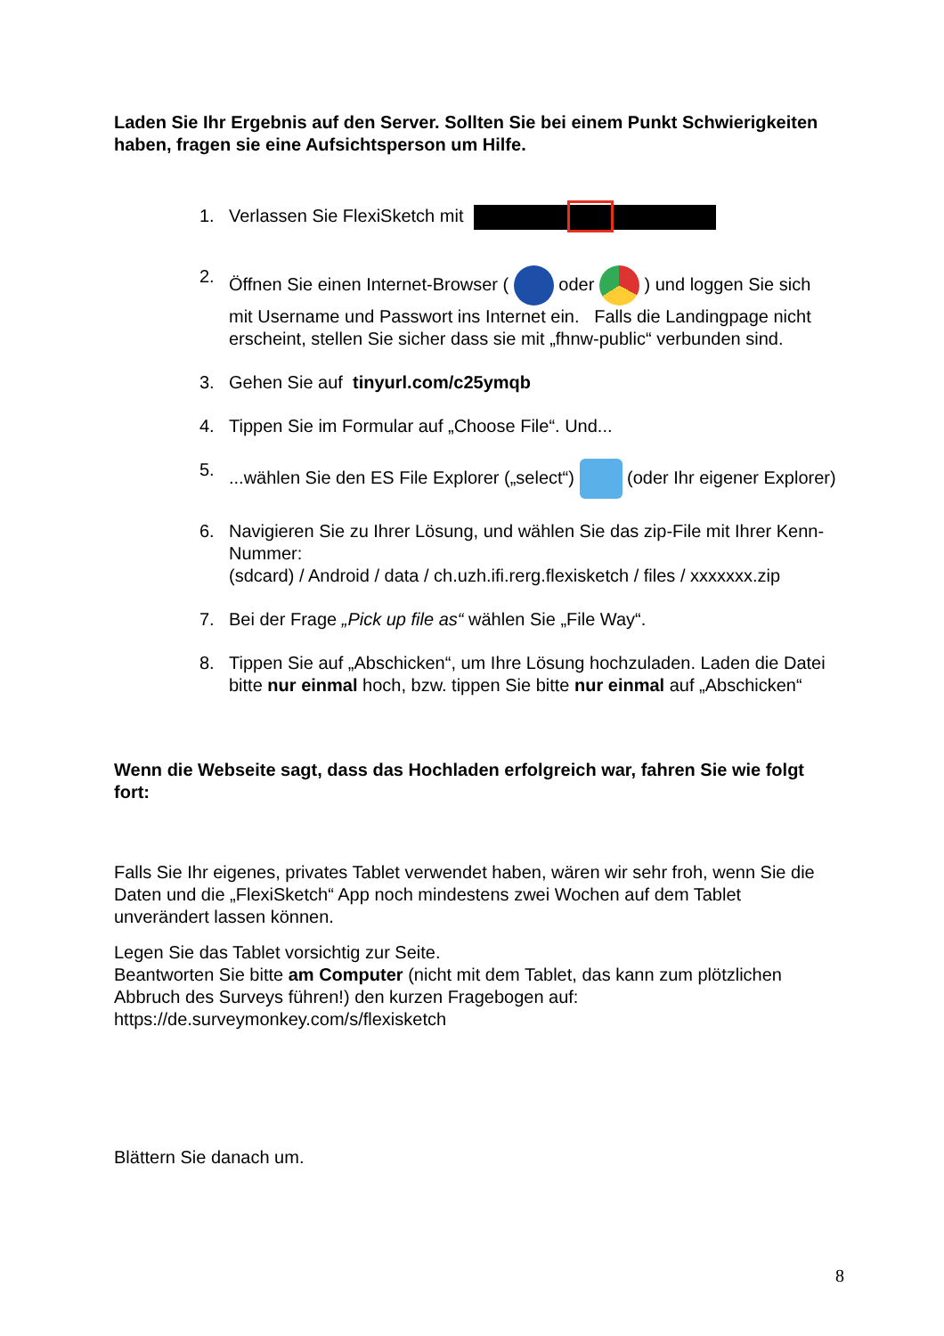Laden Sie Ihr Ergebnis auf den Server. Sollten Sie bei einem Punkt Schwierigkeiten haben, fragen sie eine Aufsichtsperson um Hilfe.
1. Verlassen Sie FlexiSketch mit
2. Öffnen Sie einen Internet-Browser ( oder ) und loggen Sie sich mit Username und Passwort ins Internet ein. Falls die Landingpage nicht erscheint, stellen Sie sicher dass sie mit „fhnw-public“ verbunden sind.
3. Gehen Sie auf tinyurl.com/c25ymqb
4. Tippen Sie im Formular auf „Choose File“. Und...
5....wählen Sie den ES File Explorer („select“) (oder Ihr eigener Explorer)
6. Navigieren Sie zu Ihrer Lösung, und wählen Sie das zip-File mit Ihrer Kenn-Nummer:
(sdcard) / Android / data / ch.uzh.ifi.rerg.flexisketch / files / xxxxxxx.zip
7. Bei der Frage „Pick up file as“ wählen Sie „File Way“.
8. Tippen Sie auf „Abschicken“, um Ihre Lösung hochzuladen. Laden die Datei bitte nur einmal hoch, bzw. tippen Sie bitte nur einmal auf „Abschicken“
Wenn die Webseite sagt, dass das Hochladen erfolgreich war, fahren Sie wie folgt fort:
Falls Sie Ihr eigenes, privates Tablet verwendet haben, wären wir sehr froh, wenn Sie die Daten und die „FlexiSketch“ App noch mindestens zwei Wochen auf dem Tablet unverändert lassen können.
Legen Sie das Tablet vorsichtig zur Seite.
Beantworten Sie bitte am Computer (nicht mit dem Tablet, das kann zum plötzlichen Abbruch des Surveys führen!) den kurzen Fragebogen auf:
https://de.surveymonkey.com/s/flexisketch
Blättern Sie danach um.
8